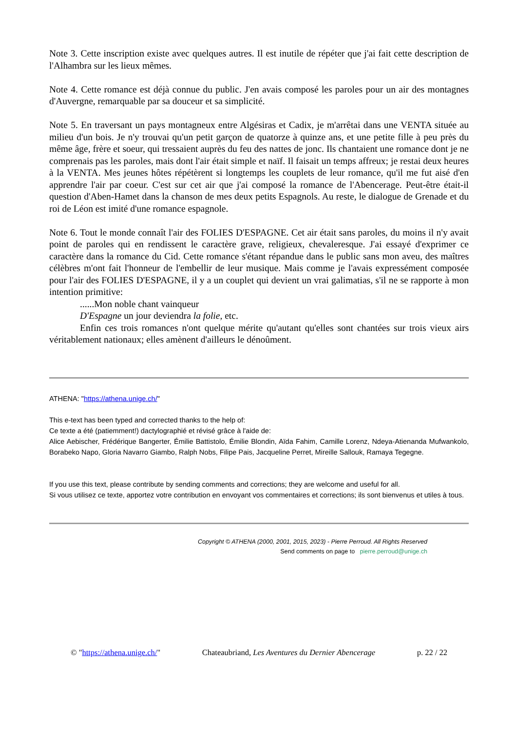Note 3. Cette inscription existe avec quelques autres. Il est inutile de répéter que j'ai fait cette description de l'Alhambra sur les lieux mêmes.
Note 4. Cette romance est déjà connue du public. J'en avais composé les paroles pour un air des montagnes d'Auvergne, remarquable par sa douceur et sa simplicité.
Note 5. En traversant un pays montagneux entre Algésiras et Cadix, je m'arrêtai dans une VENTA située au milieu d'un bois. Je n'y trouvai qu'un petit garçon de quatorze à quinze ans, et une petite fille à peu près du même âge, frère et soeur, qui tressaient auprès du feu des nattes de jonc. Ils chantaient une romance dont je ne comprenais pas les paroles, mais dont l'air était simple et naïf. Il faisait un temps affreux; je restai deux heures à la VENTA. Mes jeunes hôtes répétèrent si longtemps les couplets de leur romance, qu'il me fut aisé d'en apprendre l'air par coeur. C'est sur cet air que j'ai composé la romance de l'Abencerage. Peut-être était-il question d'Aben-Hamet dans la chanson de mes deux petits Espagnols. Au reste, le dialogue de Grenade et du roi de Léon est imité d'une romance espagnole.
Note 6. Tout le monde connaît l'air des FOLIES D'ESPAGNE. Cet air était sans paroles, du moins il n'y avait point de paroles qui en rendissent le caractère grave, religieux, chevaleresque. J'ai essayé d'exprimer ce caractère dans la romance du Cid. Cette romance s'étant répandue dans le public sans mon aveu, des maîtres célèbres m'ont fait l'honneur de l'embellir de leur musique. Mais comme je l'avais expressément composée pour l'air des FOLIES D'ESPAGNE, il y a un couplet qui devient un vrai galimatias, s'il ne se rapporte à mon intention primitive:
......Mon noble chant vainqueur
D'Espagne un jour deviendra la folie, etc.
Enfin ces trois romances n'ont quelque mérite qu'autant qu'elles sont chantées sur trois vieux airs véritablement nationaux; elles amènent d'ailleurs le dénoûment.
ATHENA: "https://athena.unige.ch/"
This e-text has been typed and corrected thanks to the help of:
Ce texte a été (patiemment!) dactylographié et révisé grâce à l'aide de:
Alice Aebischer, Frédérique Bangerter, Émilie Battistolo, Émilie Blondin, Aïda Fahim, Camille Lorenz, Ndeya-Atienanda Mufwankolo, Borabeko Napo, Gloria Navarro Giambo, Ralph Nobs, Filipe Pais, Jacqueline Perret, Mireille Sallouk, Ramaya Tegegne.
If you use this text, please contribute by sending comments and corrections; they are welcome and useful for all.
Si vous utilisez ce texte, apportez votre contribution en envoyant vos commentaires et corrections; ils sont bienvenus et utiles à tous.
Copyright © ATHENA (2000, 2001, 2015, 2023) - Pierre Perroud. All Rights Reserved
Send comments on page to pierre.perroud@unige.ch
© "https://athena.unige.ch/" Chateaubriand, Les Aventures du Dernier Abencerage p. 22 / 22